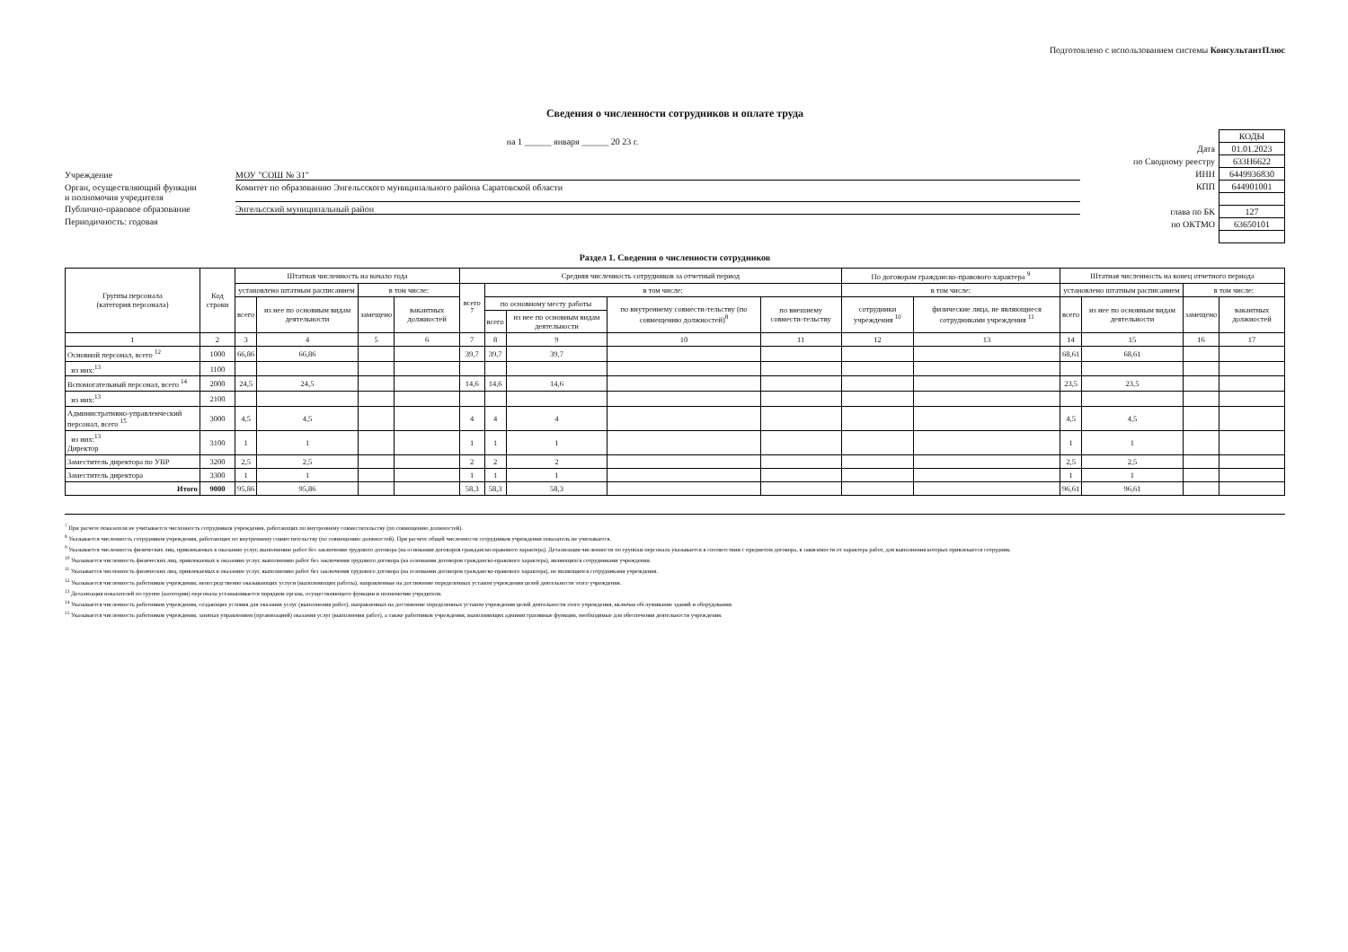Подготовлено с использованием системы КонсультантПлюс
Сведения о численности сотрудников и оплате труда
на 1 ______ января ______ 20 23 г.
Учреждение МОУ "СОШ № 31"
Орган, осуществляющий функции
и полномочия учредителя Комитет по образованию Энгельсского муниципального района Саратовской области
Публично-правовое образование Энгельсский муниципальный район
Периодичность: годовая
| | КОДЫ |
| Дата | 01.01.2023 |
| по Сводному реестру | 633Н6622 |
| ИНН | 6449936830 |
| КПП | 644901001 |
| глава по БК | 127 |
| по ОКТМО | 63650101 |
Раздел 1. Сведения о численности сотрудников
| Группы персонала (категория персонала) | Код строки | Штатная численность на начало года | | | | Средняя численность сотрудников за отчетный период | | | | | По договорам гражданско-правового характера <sup>9</sup> | | Штатная численность на конец отчетного периода | | | |
| --- | --- | --- | --- | --- | --- | --- | --- | --- | --- | --- | --- | --- | --- | --- | --- | --- |
| | | установлено штатным расписанием | | в том числе: | | всего <sup>7</sup> | в том числе: | | | | в том числе: | | установлено штатным расписанием | | в том числе: | |
| | | всего | из нее по основным видам деятельности | замещено | вакантных должностей | | по основному месту работы | | по внутреннему совмести-тельству (по совмещению должностей)<sup>8</sup> | по внешнему совмести-тельству | сотрудники учреждения <sup>10</sup> | физические лица, не являющиеся сотрудниками учреждения <sup>11</sup> | всего | из нее по основным видам деятельности | замещено | вакантных должностей |
| | | | | | | | всего | из нее по основным видам деятельности | | | | | | | | |
| 1 | 2 | 3 | 4 | 5 | 6 | 7 | 8 | 9 | 10 | 11 | 12 | 13 | 14 | 15 | 16 | 17 |
| Основной персонал, всего <sup>12</sup> | 1000 | 66,86 | 66,86 | | | 39,7 | 39,7 | 39,7 | | | | | 68,61 | 68,61 | | |
| из них:<sup>13</sup> | 1100 | | | | | | | | | | | | | | | |
| Вспомогательный персонал, всего <sup>14</sup> | 2000 | 24,5 | 24,5 | | | 14,6 | 14,6 | 14,6 | | | | | 23,5 | 23,5 | | |
| из них:<sup>13</sup> | 2100 | | | | | | | | | | | | | | | |
| Административно-управленческий персонал, всего <sup>15</sup> | 3000 | 4,5 | 4,5 | | | 4 | 4 | 4 | | | | | 4,5 | 4,5 | | |
| из них:<sup>13</sup> Директор | 3100 | 1 | 1 | | | 1 | 1 | 1 | | | | | 1 | 1 | | |
| Заместитель директора по УВР | 3200 | 2,5 | 2,5 | | | 2 | 2 | 2 | | | | | 2,5 | 2,5 | | |
| Заместитель директора | 3300 | 1 | 1 | | | 1 | 1 | 1 | | | | | 1 | 1 | | |
| Итого | 9000 | 95,86 | 95,86 | | | 58,3 | 58,3 | 58,3 | | | | | 96,61 | 96,61 | | |
<sup>7</sup> При расчете показателя не учитывается численность сотрудников учреждения, работающих по внутреннему совместительству (по совмещению должностей).
<sup>8</sup> Указывается численность сотрудников учреждения, работающих по внутреннему совместительству (по совмещению должностей). При расчете общей численности сотрудников учреждения показатель не учитывается.
<sup>9</sup> Указывается численность физических лиц, привлекаемых к оказанию услуг, выполнению работ без заключения трудового договора (на основании договоров гражданско-правового характера). Детализация численности по группам персонала указывается в соответствии с предметом договора, в зависимости от характера работ, для выполнения которых привлекается сотрудник.
<sup>10</sup> Указывается численность физических лиц, привлекаемых к оказанию услуг, выполнению работ без заключения трудового договора (на основании договоров гражданско-правового характера), являющихся сотрудниками учреждения.
<sup>11</sup> Указывается численность физических лиц, привлекаемых к оказанию услуг, выполнению работ без заключения трудового договора (на основании договоров гражданско-правового характера), не являющихся сотрудниками учреждения.
<sup>12</sup> Указывается численность работников учреждения, непосредственно оказывающих услуги (выполняющих работы), направленные на достижение определенных уставом учреждения целей деятельности этого учреждения.
<sup>13</sup> Детализация показателей по группе (категории) персонала устанавливается порядком органа, осуществляющего функции и полномочия учредителя.
<sup>14</sup> Указывается численность работников учреждения, создающих условия для оказания услуг (выполнения работ), направленных на достижение определенных уставом учреждения целей деятельности этого учреждения, включая обслуживание зданий и оборудования.
<sup>15</sup> Указывается численность работников учреждения, занятых управлением (организацией) оказания услуг (выполнения работ), а также работников учреждения, выполняющих административные функции, необходимые для обеспечения деятельности учреждения.